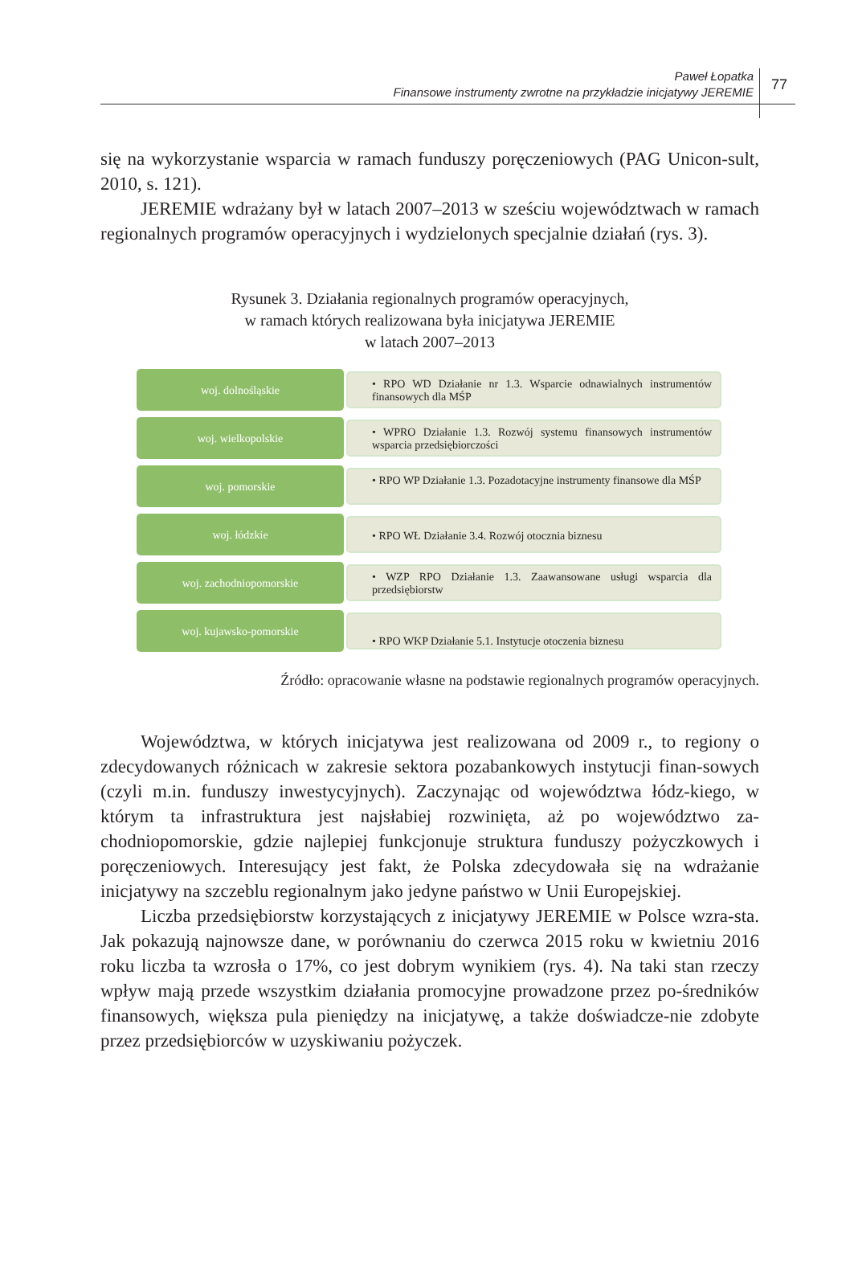Paweł Łopatka
Finansowe instrumenty zwrotne na przykładzie inicjatywy JEREMIE
77
się na wykorzystanie wsparcia w ramach funduszy poręczeniowych (PAG Unicon-sult, 2010, s. 121).
JEREMIE wdrażany był w latach 2007–2013 w sześciu województwach w ramach regionalnych programów operacyjnych i wydzielonych specjalnie działań (rys. 3).
Rysunek 3. Działania regionalnych programów operacyjnych,
w ramach których realizowana była inicjatywa JEREMIE
w latach 2007–2013
woj. dolnośląskie
• RPO WD Działanie nr 1.3. Wsparcie odnawialnych instrumentów finansowych dla MŚP
woj. wielkopolskie
• WPRO Działanie 1.3. Rozwój systemu finansowych instrumentów wsparcia przedsiębiorczości
woj. pomorskie
• RPO WP Działanie 1.3. Pozadotacyjne instrumenty finansowe dla MŚP
woj. łódzkie
• RPO WŁ Działanie 3.4. Rozwój otocznia biznesu
woj. zachodniopomorskie
• WZP RPO Działanie 1.3. Zaawansowane usługi wsparcia dla przedsiębiorstw
woj. kujawsko-pomorskie
• RPO WKP Działanie 5.1. Instytucje otoczenia biznesu
Źródło: opracowanie własne na podstawie regionalnych programów operacyjnych.
Województwa, w których inicjatywa jest realizowana od 2009 r., to regiony o zdecydowanych różnicach w zakresie sektora pozabankowych instytucji finan-sowych (czyli m.in. funduszy inwestycyjnych). Zaczynając od województwa łódz-kiego, w którym ta infrastruktura jest najsłabiej rozwinięta, aż po województwo za-chodniopomorskie, gdzie najlepiej funkcjonuje struktura funduszy pożyczkowych i poręczeniowych. Interesujący jest fakt, że Polska zdecydowała się na wdrażanie inicjatywy na szczeblu regionalnym jako jedyne państwo w Unii Europejskiej.
Liczba przedsiębiorstw korzystających z inicjatywy JEREMIE w Polsce wzra-sta. Jak pokazują najnowsze dane, w porównaniu do czerwca 2015 roku w kwietniu 2016 roku liczba ta wzrosła o 17%, co jest dobrym wynikiem (rys. 4). Na taki stan rzeczy wpływ mają przede wszystkim działania promocyjne prowadzone przez po-średników finansowych, większa pula pieniędzy na inicjatywę, a także doświadcze-nie zdobyte przez przedsiębiorców w uzyskiwaniu pożyczek.